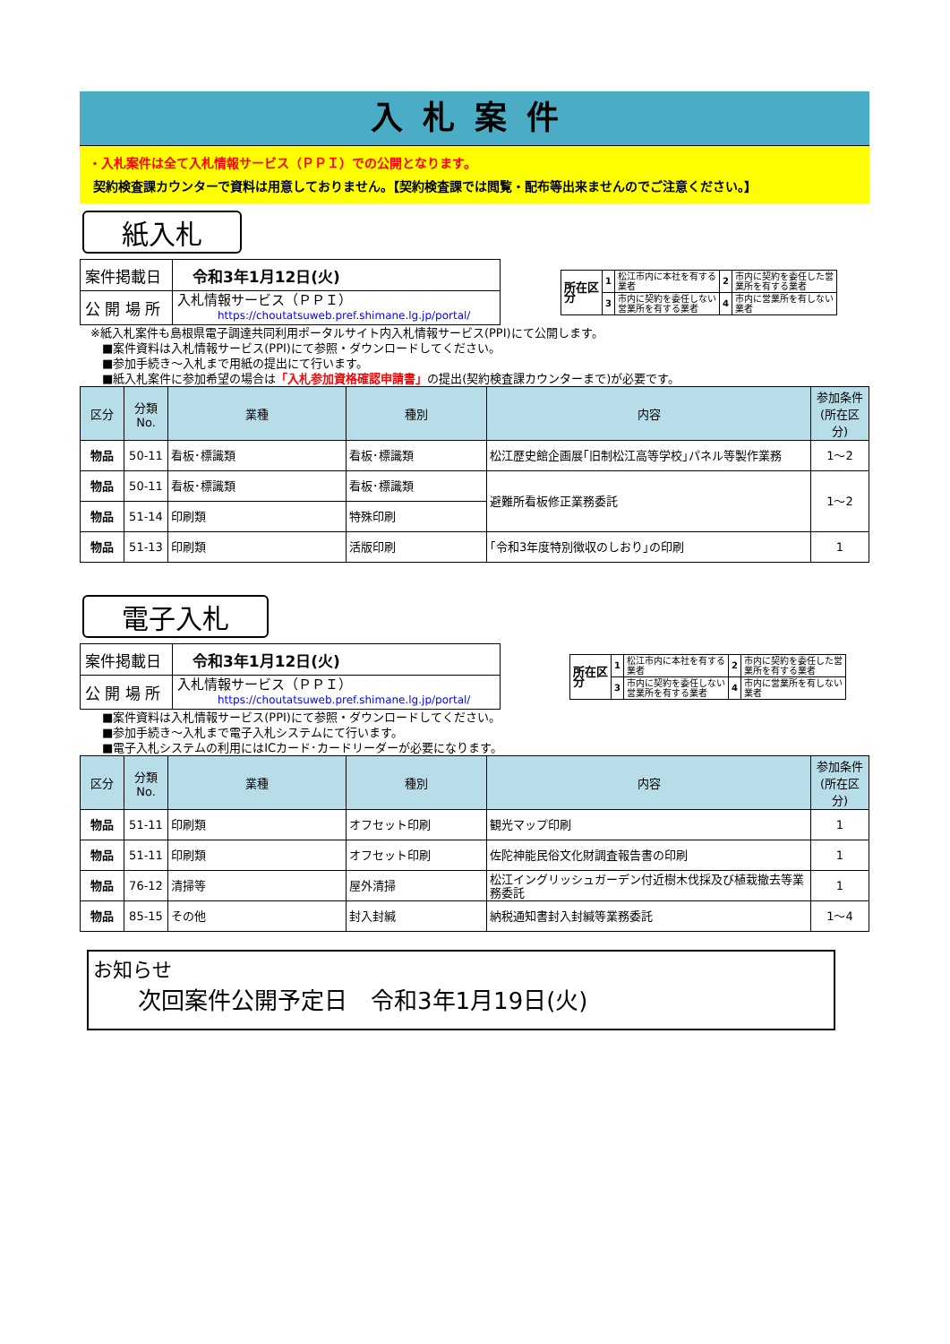入札案件
・入札案件は全て入札情報サービス（ＰＰＩ）での公開となります。
契約検査課カウンターで資料は用意しておりません。【契約検査課では閲覧・配布等出来ませんのでご注意ください。】
紙入札
| 案件掲載日 | 令和3年1月12日(火) |
| 公 開 場 所 | 入札情報サービス（ＰＰＩ） https://choutatsuweb.pref.shimane.lg.jp/portal/ |
| 所在区 分 | 1 | 松江市内に本社を有する 業者 | 2 | 市内に契約を委任した営 業所を有する業者 |
| | 3 | 市内に契約を委任しない 営業所を有する業者 | 4 | 市内に営業所を有しない 業者 |
※紙入札案件も島根県電子調達共同利用ポータルサイト内入札情報サービス(PPI)にて公開します。
　■案件資料は入札情報サービス(PPI)にて参照・ダウンロードしてください。
　■参加手続き～入札まで用紙の提出にて行います。
　■紙入札案件に参加希望の場合は「入札参加資格確認申請書」の提出(契約検査課カウンターまで)が必要です。
| 区分 | 分類No. | 業種 | 種別 | 内容 | 参加条件 (所在区分) |
| --- | --- | --- | --- | --- | --- |
| 物品 | 50-11 | 看板･標識類 | 看板･標識類 | 松江歴史館企画展｢旧制松江高等学校｣パネル等製作業務 | 1～2 |
| 物品 | 50-11 | 看板･標識類 | 看板･標識類 | 避難所看板修正業務委託 | 1～2 |
| 物品 | 51-14 | 印刷類 | 特殊印刷 | | |
| 物品 | 51-13 | 印刷類 | 活版印刷 | ｢令和3年度特別徴収のしおり｣の印刷 | 1 |
電子入札
| 案件掲載日 | 令和3年1月12日(火) |
| 公 開 場 所 | 入札情報サービス（ＰＰＩ） https://choutatsuweb.pref.shimane.lg.jp/portal/ |
| 所在区 分 | 1 | 松江市内に本社を有する 業者 | 2 | 市内に契約を委任した営 業所を有する業者 |
| | 3 | 市内に契約を委任しない 営業所を有する業者 | 4 | 市内に営業所を有しない 業者 |
　■案件資料は入札情報サービス(PPI)にて参照・ダウンロードしてください。
　■参加手続き～入札まで電子入札システムにて行います。
　■電子入札システムの利用にはICカード･カードリーダーが必要になります。
| 区分 | 分類No. | 業種 | 種別 | 内容 | 参加条件 (所在区分) |
| --- | --- | --- | --- | --- | --- |
| 物品 | 51-11 | 印刷類 | オフセット印刷 | 観光マップ印刷 | 1 |
| 物品 | 51-11 | 印刷類 | オフセット印刷 | 佐陀神能民俗文化財調査報告書の印刷 | 1 |
| 物品 | 76-12 | 清掃等 | 屋外清掃 | 松江イングリッシュガーデン付近樹木伐採及び植栽撤去等業務委託 | 1 |
| 物品 | 85-15 | その他 | 封入封緘 | 納税通知書封入封緘等業務委託 | 1～4 |
お知らせ
次回案件公開予定日　令和3年1月19日(火)